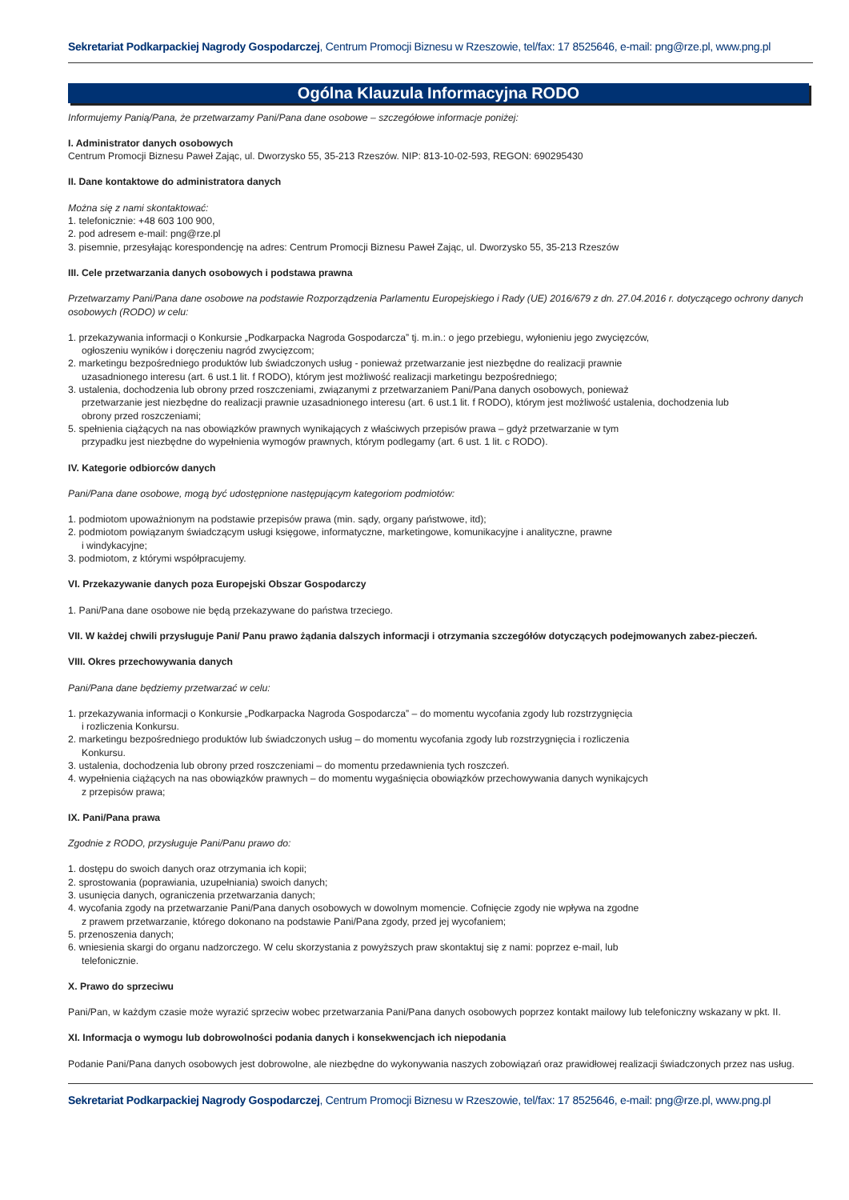Sekretariat Podkarpackiej Nagrody Gospodarczej, Centrum Promocji Biznesu w Rzeszowie, tel/fax: 17 8525646, e-mail: png@rze.pl, www.png.pl
Ogólna Klauzula Informacyjna RODO
Informujemy Panią/Pana, że przetwarzamy Pani/Pana dane osobowe – szczegółowe informacje poniżej:
I. Administrator danych osobowych
Centrum Promocji Biznesu Paweł Zając, ul. Dworzysko 55, 35-213 Rzeszów. NIP: 813-10-02-593, REGON: 690295430
II. Dane kontaktowe do administratora danych
Można się z nami skontaktować:
1. telefonicznie: +48 603 100 900,
2. pod adresem e-mail: png@rze.pl
3. pisemnie, przesyłając korespondencję na adres: Centrum Promocji Biznesu Paweł Zając, ul. Dworzysko 55, 35-213 Rzeszów
III. Cele przetwarzania danych osobowych i podstawa prawna
Przetwarzamy Pani/Pana dane osobowe na podstawie Rozporządzenia Parlamentu Europejskiego i Rady (UE) 2016/679 z dn. 27.04.2016 r. dotyczącego ochrony danych osobowych (RODO) w celu:
1. przekazywania informacji o Konkursie „Podkarpacka Nagroda Gospodarcza” tj. m.in.: o jego przebiegu, wyłonieniu jego zwycięzców,
ogłoszeniu wyników i doręczeniu nagród zwycięzcom;
2. marketingu bezpośredniego produktów lub świadczonych usług - ponieważ przetwarzanie jest niezbędne do realizacji prawnie
uzasadnionego interesu (art. 6 ust.1 lit. f RODO), którym jest możliwość realizacji marketingu bezpośredniego;
3. ustalenia, dochodzenia lub obrony przed roszczeniami, związanymi z przetwarzaniem Pani/Pana danych osobowych, ponieważ
przetwarzanie jest niezbędne do realizacji prawnie uzasadnionego interesu (art. 6 ust.1 lit. f RODO), którym jest możliwość ustalenia, dochodzenia lub
obrony przed roszczeniami;
5. spełnienia ciążących na nas obowiązków prawnych wynikających z właściwych przepisów prawa – gdyż przetwarzanie w tym
przypadku jest niezbędne do wypełnienia wymogów prawnych, którym podlegamy (art. 6 ust. 1 lit. c RODO).
IV. Kategorie odbiorców danych
Pani/Pana dane osobowe, mogą być udostępnione następującym kategoriom podmiotów:
1. podmiotom upoważnionym na podstawie przepisów prawa (min. sądy, organy państwowe, itd);
2. podmiotom powiązanym świadczącym usługi księgowe, informatyczne, marketingowe, komunikacyjne i analityczne, prawne
i windykacyjne;
3. podmiotom, z którymi współpracujemy.
VI. Przekazywanie danych poza Europejski Obszar Gospodarczy
1. Pani/Pana dane osobowe nie będą przekazywane do państwa trzeciego.
VII. W każdej chwili przysługuje Pani/ Panu prawo żądania dalszych informacji i otrzymania szczegółów dotyczących podejmowanych zabez-pieczeń.
VIII. Okres przechowywania danych
Pani/Pana dane będziemy przetwarzać w celu:
1. przekazywania informacji o Konkursie „Podkarpacka Nagroda Gospodarcza” – do momentu wycofania zgody lub rozstrzygnięcia
i rozliczenia Konkursu.
2. marketingu bezpośredniego produktów lub świadczonych usług – do momentu wycofania zgody lub rozstrzygnięcia i rozliczenia
Konkursu.
3. ustalenia, dochodzenia lub obrony przed roszczeniami – do momentu przedawnienia tych roszczeń.
4. wypełnienia ciążących na nas obowiązków prawnych – do momentu wygaśnięcia obowiązków przechowywania danych wynikajcych
z przepisów prawa;
IX. Pani/Pana prawa
Zgodnie z RODO, przysługuje Pani/Panu prawo do:
1. dostępu do swoich danych oraz otrzymania ich kopii;
2. sprostowania (poprawiania, uzupełniania) swoich danych;
3. usunięcia danych, ograniczenia przetwarzania danych;
4. wycofania zgody na przetwarzanie Pani/Pana danych osobowych w dowolnym momencie. Cofnięcie zgody nie wpływa na zgodne
z prawem przetwarzanie, którego dokonano na podstawie Pani/Pana zgody, przed jej wycofaniem;
5. przenoszenia danych;
6. wniesienia skargi do organu nadzorczego. W celu skorzystania z powyższych praw skontaktuj się z nami: poprzez e-mail, lub
telefonicznie.
X. Prawo do sprzeciwu
Pani/Pan, w każdym czasie może wyrazić sprzeciw wobec przetwarzania Pani/Pana danych osobowych poprzez kontakt mailowy lub telefoniczny wskazany w pkt. II.
XI. Informacja o wymogu lub dobrowolności podania danych i konsekwencjach ich niepodania
Podanie Pani/Pana danych osobowych jest dobrowolne, ale niezbędne do wykonywania naszych zobowiązań oraz prawidłowej realizacji świadczonych przez nas usług.
Sekretariat Podkarpackiej Nagrody Gospodarczej, Centrum Promocji Biznesu w Rzeszowie, tel/fax: 17 8525646, e-mail: png@rze.pl, www.png.pl